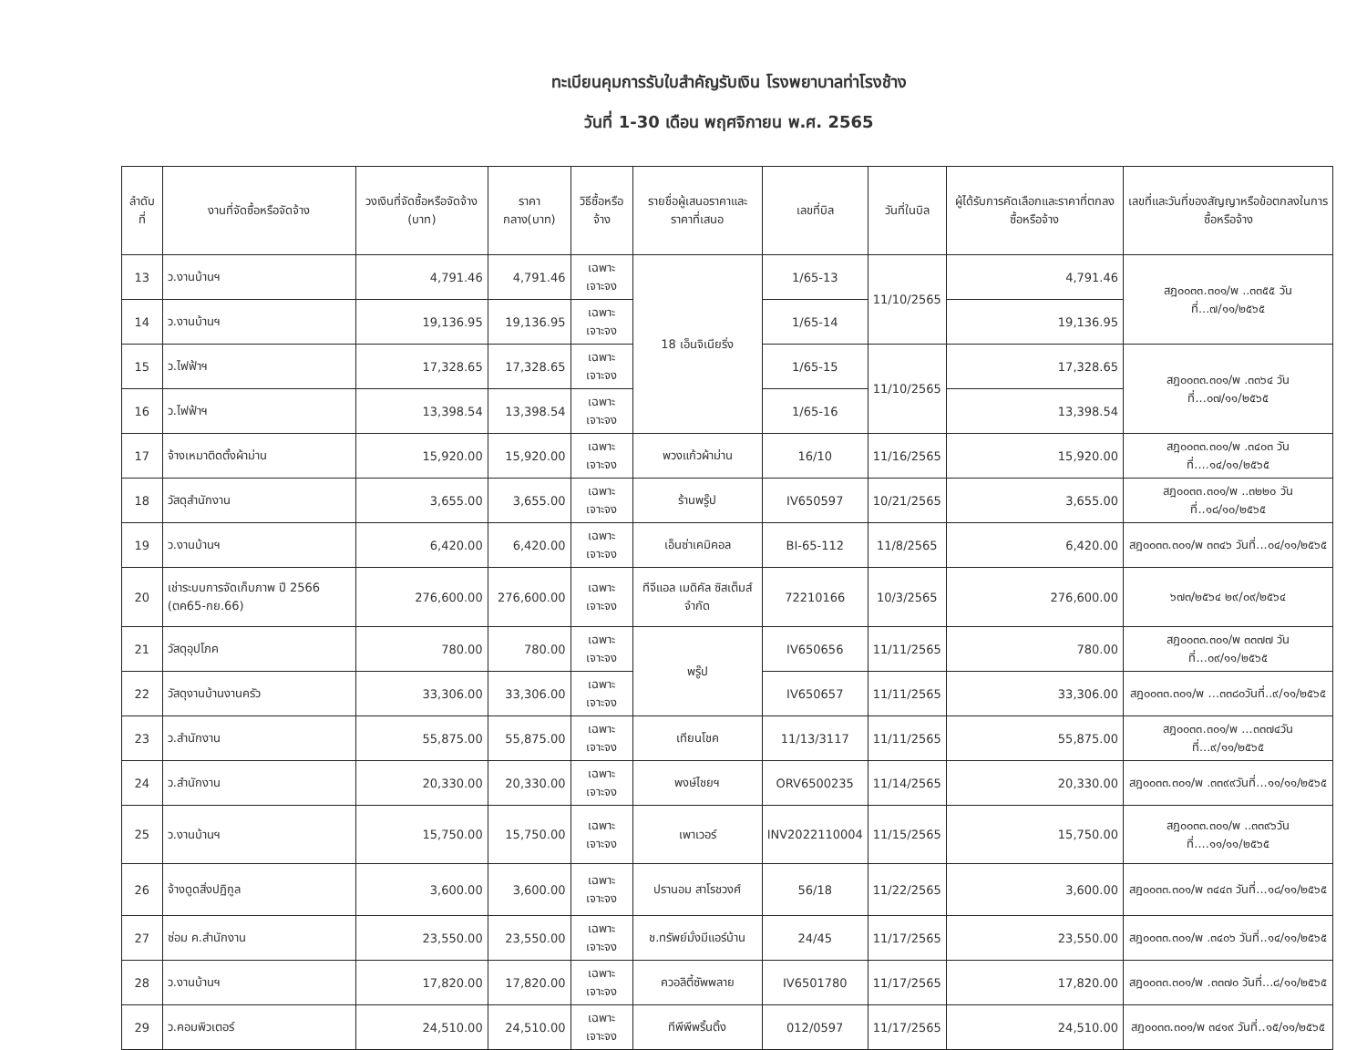ทะเบียนคุมการรับใบสำคัญรับเงิน โรงพยาบาลท่าโรงช้าง
วันที่ 1-30 เดือน พฤศจิกายน พ.ศ. 2565
| ลำดับที่ | งานที่จัดซื้อหรือจัดจ้าง | วงเงินที่จัดซื้อหรือจัดจ้าง (บาท) | ราคากลาง(บาท) | วิธีซื้อหรือจ้าง | รายชื่อผู้เสนอราคาและราคาที่เสนอ | เลขที่บิล | วันที่ในบิล | ผู้ได้รับการคัดเลือกและราคาที่ตกลงซื้อหรือจ้าง | เลขที่และวันที่ของสัญญาหรือข้อตกลงในการซื้อหรือจ้าง |
| --- | --- | --- | --- | --- | --- | --- | --- | --- | --- |
| 13 | ว.งานบ้านฯ | 4,791.46 | 4,791.46 | เฉพาะเจาะจง | 18 เอ็นจิเนียริ่ง | 1/65-13 | 11/10/2565 | 4,791.46 | สฎ๐๐๓๓.๓๐๑/พ ..๓๓๕๕ วันที่...๗/๑๑/๒๕๖๕ |
| 14 | ว.งานบ้านฯ | 19,136.95 | 19,136.95 | เฉพาะเจาะจง | | 1/65-14 | | 19,136.95 | |
| 15 | ว.ไฟฟ้าฯ | 17,328.65 | 17,328.65 | เฉพาะเจาะจง | | 1/65-15 | 11/10/2565 | 17,328.65 | สฎ๐๐๓๓.๓๐๑/พ .๓๓๖๔ วันที่...๐๗/๑๑/๒๕๖๕ |
| 16 | ว.ไฟฟ้าฯ | 13,398.54 | 13,398.54 | เฉพาะเจาะจง | | 1/65-16 | | 13,398.54 | |
| 17 | จ้างเหมาติดตั้งผ้าม่าน | 15,920.00 | 15,920.00 | เฉพาะเจาะจง | พวงแก้วผ้าม่าน | 16/10 | 11/16/2565 | 15,920.00 | สฎ๐๐๓๓.๓๐๑/พ .๓๔๐๓ วันที่....๑๔/๑๑/๒๕๖๕ |
| 18 | วัสดุสำนักงาน | 3,655.00 | 3,655.00 | เฉพาะเจาะจง | ร้านพรู๊ป | IV650597 | 10/21/2565 | 3,655.00 | สฎ๐๐๓๓.๓๐๑/พ ..๓๒๒๐ วันที่..๑๘/๑๐/๒๕๖๕ |
| 19 | ว.งานบ้านฯ | 6,420.00 | 6,420.00 | เฉพาะเจาะจง | เอ็นซ่าเคมิคอล | BI-65-112 | 11/8/2565 | 6,420.00 | สฎ๐๐๓๓.๓๐๑/พ ๓๓๔๖ วันที่...๐๔/๑๑/๒๕๖๕ |
| 20 | เช่าระบบการจัดเก็บภาพ ปี 2566 (ตค65-กย.66) | 276,600.00 | 276,600.00 | เฉพาะเจาะจง | ทีจีแอล เมดิคัล ซิสเต็มส์ จำกัด | 72210166 | 10/3/2565 | 276,600.00 | ๖๗๓/๒๕๖๔ ๒๙/๐๙/๒๕๖๔ |
| 21 | วัสดุอุปโภค | 780.00 | 780.00 | เฉพาะเจาะจง | พรู๊ป | IV650656 | 11/11/2565 | 780.00 | สฎ๐๐๓๓.๓๐๑/พ ๓๓๗๗ วันที่...๐๙/๑๑/๒๕๖๕ |
| 22 | วัสดุงานบ้านงานครัว | 33,306.00 | 33,306.00 | เฉพาะเจาะจง | | IV650657 | 11/11/2565 | 33,306.00 | สฎ๐๐๓๓.๓๐๑/พ ...๓๓๘๐วันที่..๙/๑๑/๒๕๖๕ |
| 23 | ว.สำนักงาน | 55,875.00 | 55,875.00 | เฉพาะเจาะจง | เทียนโชค | 11/13/3117 | 11/11/2565 | 55,875.00 | สฎ๐๐๓๓.๓๐๑/พ ...๓๓๗๔วันที่...๙/๑๑/๒๕๖๕ |
| 24 | ว.สำนักงาน | 20,330.00 | 20,330.00 | เฉพาะเจาะจง | พงษ์ไชยฯ | ORV6500235 | 11/14/2565 | 20,330.00 | สฎ๐๐๓๓.๓๐๑/พ .๓๓๙๙วันที่...๑๑/๑๑/๒๕๖๕ |
| 25 | ว.งานบ้านฯ | 15,750.00 | 15,750.00 | เฉพาะเจาะจง | เพาเวอร์ | INV2022110004 | 11/15/2565 | 15,750.00 | สฎ๐๐๓๓.๓๐๑/พ ..๓๓๙๖วันที่....๑๑/๑๑/๒๕๖๕ |
| 26 | จ้างดูดสิ่งปฏิกูล | 3,600.00 | 3,600.00 | เฉพาะเจาะจง | ปรานอม สาโรชวงศ์ | 56/18 | 11/22/2565 | 3,600.00 | สฎ๐๐๓๓.๓๐๑/พ ๓๔๔๓ วันที่...๑๘/๑๑/๒๕๖๕ |
| 27 | ซ่อม ค.สำนักงาน | 23,550.00 | 23,550.00 | เฉพาะเจาะจง | ช.ทรัพย์มั่งมีแอร์บ้าน | 24/45 | 11/17/2565 | 23,550.00 | สฎ๐๐๓๓.๓๐๑/พ .๓๔๐๖ วันที่..๑๔/๑๑/๒๕๖๕ |
| 28 | ว.งานบ้านฯ | 17,820.00 | 17,820.00 | เฉพาะเจาะจง | ควอลิตี้ซัพพลาย | IV6501780 | 11/17/2565 | 17,820.00 | สฎ๐๐๓๓.๓๐๑/พ .๓๓๗๐ วันที่...๘/๑๑/๒๕๖๕ |
| 29 | ว.คอมพิวเตอร์ | 24,510.00 | 24,510.00 | เฉพาะเจาะจง | ทีพีพีพริ้นติ้ง | 012/0597 | 11/17/2565 | 24,510.00 | สฎ๐๐๓๓.๓๐๑/พ ๓๔๑๙ วันที่..๑๕/๑๑/๒๕๖๕ |